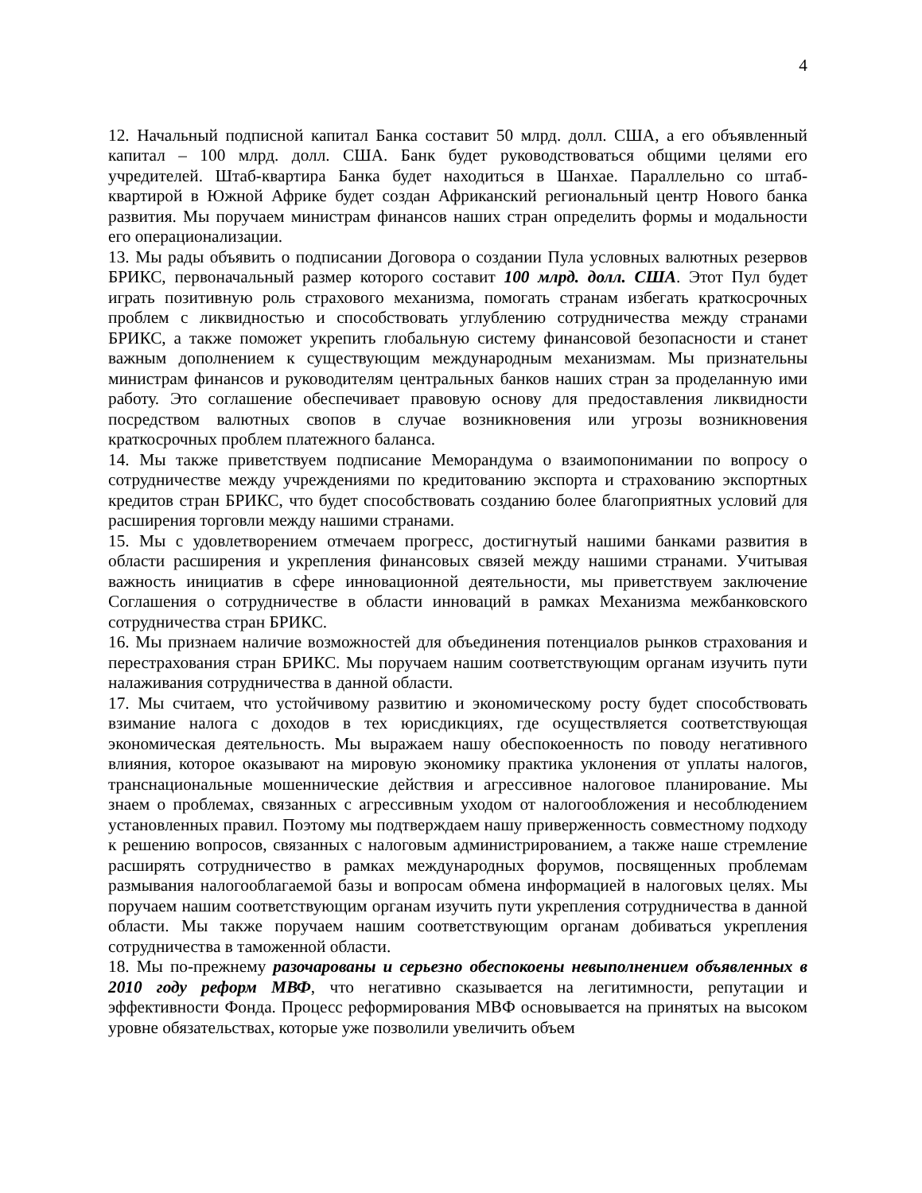4
12. Начальный подписной капитал Банка составит 50 млрд. долл. США, а его объявленный капитал – 100 млрд. долл. США. Банк будет руководствоваться общими целями его учредителей. Штаб-квартира Банка будет находиться в Шанхае. Параллельно со штаб-квартирой в Южной Африке будет создан Африканский региональный центр Нового банка развития. Мы поручаем министрам финансов наших стран определить формы и модальности его операционализации.
13. Мы рады объявить о подписании Договора о создании Пула условных валютных резервов БРИКС, первоначальный размер которого составит 100 млрд. долл. США. Этот Пул будет играть позитивную роль страхового механизма, помогать странам избегать краткосрочных проблем с ликвидностью и способствовать углублению сотрудничества между странами БРИКС, а также поможет укрепить глобальную систему финансовой безопасности и станет важным дополнением к существующим международным механизмам. Мы признательны министрам финансов и руководителям центральных банков наших стран за проделанную ими работу. Это соглашение обеспечивает правовую основу для предоставления ликвидности посредством валютных свопов в случае возникновения или угрозы возникновения краткосрочных проблем платежного баланса.
14. Мы также приветствуем подписание Меморандума о взаимопонимании по вопросу о сотрудничестве между учреждениями по кредитованию экспорта и страхованию экспортных кредитов стран БРИКС, что будет способствовать созданию более благоприятных условий для расширения торговли между нашими странами.
15. Мы с удовлетворением отмечаем прогресс, достигнутый нашими банками развития в области расширения и укрепления финансовых связей между нашими странами. Учитывая важность инициатив в сфере инновационной деятельности, мы приветствуем заключение Соглашения о сотрудничестве в области инноваций в рамках Механизма межбанковского сотрудничества стран БРИКС.
16. Мы признаем наличие возможностей для объединения потенциалов рынков страхования и перестрахования стран БРИКС. Мы поручаем нашим соответствующим органам изучить пути налаживания сотрудничества в данной области.
17. Мы считаем, что устойчивому развитию и экономическому росту будет способствовать взимание налога с доходов в тех юрисдикциях, где осуществляется соответствующая экономическая деятельность. Мы выражаем нашу обеспокоенность по поводу негативного влияния, которое оказывают на мировую экономику практика уклонения от уплаты налогов, транснациональные мошеннические действия и агрессивное налоговое планирование. Мы знаем о проблемах, связанных с агрессивным уходом от налогообложения и несоблюдением установленных правил. Поэтому мы подтверждаем нашу приверженность совместному подходу к решению вопросов, связанных с налоговым администрированием, а также наше стремление расширять сотрудничество в рамках международных форумов, посвященных проблемам размывания налогооблагаемой базы и вопросам обмена информацией в налоговых целях. Мы поручаем нашим соответствующим органам изучить пути укрепления сотрудничества в данной области. Мы также поручаем нашим соответствующим органам добиваться укрепления сотрудничества в таможенной области.
18. Мы по-прежнему разочарованы и серьезно обеспокоены невыполнением объявленных в 2010 году реформ МВФ, что негативно сказывается на легитимности, репутации и эффективности Фонда. Процесс реформирования МВФ основывается на принятых на высоком уровне обязательствах, которые уже позволили увеличить объем